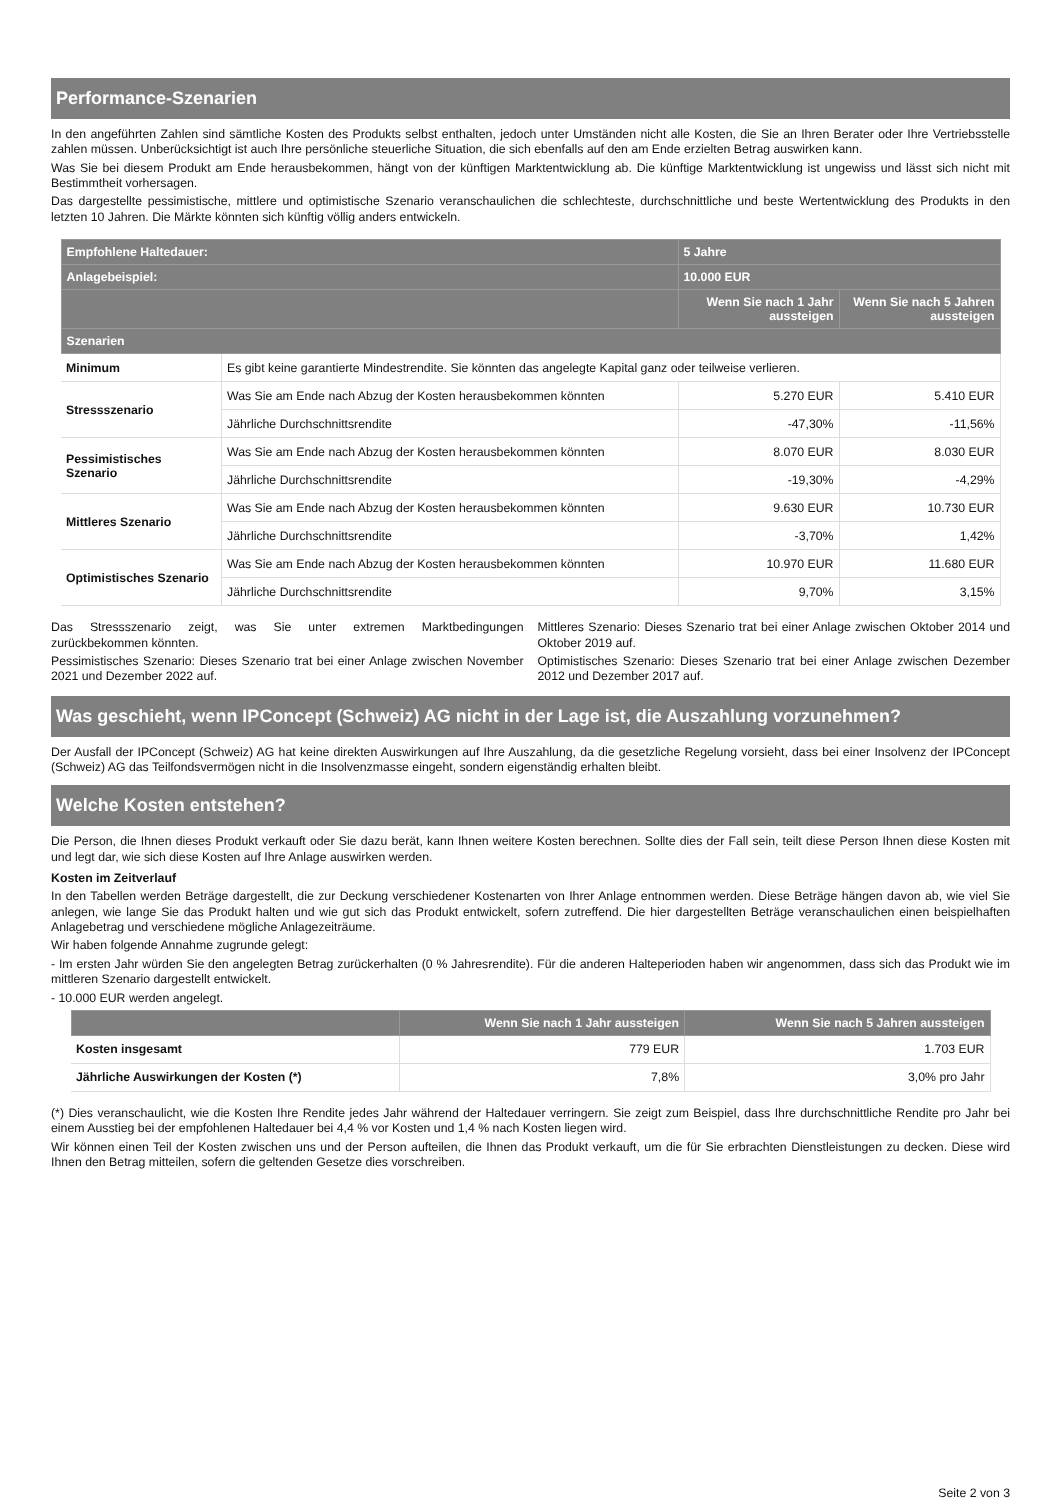Performance-Szenarien
In den angeführten Zahlen sind sämtliche Kosten des Produkts selbst enthalten, jedoch unter Umständen nicht alle Kosten, die Sie an Ihren Berater oder Ihre Vertriebsstelle zahlen müssen. Unberücksichtigt ist auch Ihre persönliche steuerliche Situation, die sich ebenfalls auf den am Ende erzielten Betrag auswirken kann.
Was Sie bei diesem Produkt am Ende herausbekommen, hängt von der künftigen Marktentwicklung ab. Die künftige Marktentwicklung ist ungewiss und lässt sich nicht mit Bestimmtheit vorhersagen.
Das dargestellte pessimistische, mittlere und optimistische Szenario veranschaulichen die schlechteste, durchschnittliche und beste Wertentwicklung des Produkts in den letzten 10 Jahren. Die Märkte könnten sich künftig völlig anders entwickeln.
| Empfohlene Haltedauer: | | 5 Jahre | |
| --- | --- | --- | --- |
| Anlagebeispiel: | | 10.000 EUR | |
| | | Wenn Sie nach 1 Jahr aussteigen | Wenn Sie nach 5 Jahren aussteigen |
| Szenarien | | | |
| Minimum | Es gibt keine garantierte Mindestrendite. Sie könnten das angelegte Kapital ganz oder teilweise verlieren. | | |
| Stressszenario | Was Sie am Ende nach Abzug der Kosten herausbekommen könnten | 5.270 EUR | 5.410 EUR |
| | Jährliche Durchschnittsrendite | -47,30% | -11,56% |
| Pessimistisches Szenario | Was Sie am Ende nach Abzug der Kosten herausbekommen könnten | 8.070 EUR | 8.030 EUR |
| | Jährliche Durchschnittsrendite | -19,30% | -4,29% |
| Mittleres Szenario | Was Sie am Ende nach Abzug der Kosten herausbekommen könnten | 9.630 EUR | 10.730 EUR |
| | Jährliche Durchschnittsrendite | -3,70% | 1,42% |
| Optimistisches Szenario | Was Sie am Ende nach Abzug der Kosten herausbekommen könnten | 10.970 EUR | 11.680 EUR |
| | Jährliche Durchschnittsrendite | 9,70% | 3,15% |
Das Stressszenario zeigt, was Sie unter extremen Marktbedingungen zurückbekommen könnten.
Pessimistisches Szenario: Dieses Szenario trat bei einer Anlage zwischen November 2021 und Dezember 2022 auf.
Mittleres Szenario: Dieses Szenario trat bei einer Anlage zwischen Oktober 2014 und Oktober 2019 auf.
Optimistisches Szenario: Dieses Szenario trat bei einer Anlage zwischen Dezember 2012 und Dezember 2017 auf.
Was geschieht, wenn IPConcept (Schweiz) AG nicht in der Lage ist, die Auszahlung vorzunehmen?
Der Ausfall der IPConcept (Schweiz) AG hat keine direkten Auswirkungen auf Ihre Auszahlung, da die gesetzliche Regelung vorsieht, dass bei einer Insolvenz der IPConcept (Schweiz) AG das Teilfondsvermögen nicht in die Insolvenzmasse eingeht, sondern eigenständig erhalten bleibt.
Welche Kosten entstehen?
Die Person, die Ihnen dieses Produkt verkauft oder Sie dazu berät, kann Ihnen weitere Kosten berechnen. Sollte dies der Fall sein, teilt diese Person Ihnen diese Kosten mit und legt dar, wie sich diese Kosten auf Ihre Anlage auswirken werden.
Kosten im Zeitverlauf
In den Tabellen werden Beträge dargestellt, die zur Deckung verschiedener Kostenarten von Ihrer Anlage entnommen werden. Diese Beträge hängen davon ab, wie viel Sie anlegen, wie lange Sie das Produkt halten und wie gut sich das Produkt entwickelt, sofern zutreffend. Die hier dargestellten Beträge veranschaulichen einen beispielhaften Anlagebetrag und verschiedene mögliche Anlagezeiträume.
Wir haben folgende Annahme zugrunde gelegt:
- Im ersten Jahr würden Sie den angelegten Betrag zurückerhalten (0 % Jahresrendite). Für die anderen Halteperioden haben wir angenommen, dass sich das Produkt wie im mittleren Szenario dargestellt entwickelt.
- 10.000 EUR werden angelegt.
| | Wenn Sie nach 1 Jahr aussteigen | Wenn Sie nach 5 Jahren aussteigen |
| --- | --- | --- |
| Kosten insgesamt | 779 EUR | 1.703 EUR |
| Jährliche Auswirkungen der Kosten (*) | 7,8% | 3,0% pro Jahr |
(*) Dies veranschaulicht, wie die Kosten Ihre Rendite jedes Jahr während der Haltedauer verringern. Sie zeigt zum Beispiel, dass Ihre durchschnittliche Rendite pro Jahr bei einem Ausstieg bei der empfohlenen Haltedauer bei 4,4 % vor Kosten und 1,4 % nach Kosten liegen wird.
Wir können einen Teil der Kosten zwischen uns und der Person aufteilen, die Ihnen das Produkt verkauft, um die für Sie erbrachten Dienstleistungen zu decken. Diese wird Ihnen den Betrag mitteilen, sofern die geltenden Gesetze dies vorschreiben.
Seite 2 von 3